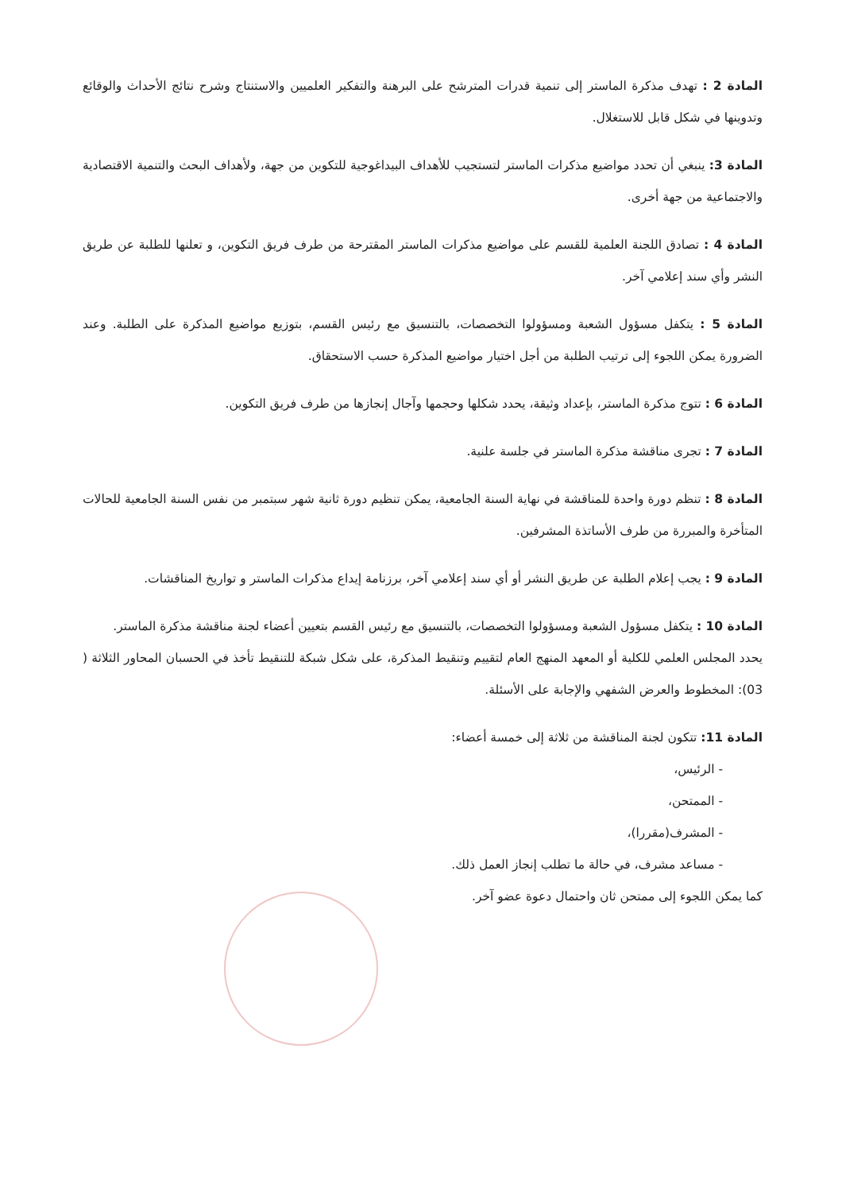المادة 2 : تهدف مذكرة الماستر إلى تنمية قدرات المترشح على البرهنة والتفكير العلميين والاستنتاج وشرح نتائج الأحداث والوقائع وتدوينها في شكل قابل للاستغلال.
المادة 3: ينبغي أن تحدد مواضيع مذكرات الماستر لتستجيب للأهداف البيداغوجية للتكوين من جهة، ولأهداف البحث والتنمية الاقتصادية والاجتماعية من جهة أخرى.
المادة 4 : تصادق اللجنة العلمية للقسم على مواضيع مذكرات الماستر المقترحة من طرف فريق التكوين، و تعلنها للطلبة عن طريق النشر وأي سند إعلامي آخر.
المادة 5 : يتكفل مسؤول الشعبة ومسؤولوا التخصصات، بالتنسيق مع رئيس القسم، بتوزيع مواضيع المذكرة على الطلبة. وعند الضرورة يمكن اللجوء إلى ترتيب الطلبة من أجل اختيار مواضيع المذكرة حسب الاستحقاق.
المادة 6 : تتوج مذكرة الماستر، بإعداد وثيقة، يحدد شكلها وحجمها وآجال إنجازها من طرف فريق التكوين.
المادة 7 : تجرى مناقشة مذكرة الماستر في جلسة علنية.
المادة 8 : تنظم دورة واحدة للمناقشة في نهاية السنة الجامعية، يمكن تنظيم دورة ثانية شهر سبتمبر من نفس السنة الجامعية للحالات المتأخرة والمبررة من طرف الأساتذة المشرفين.
المادة 9 : يجب إعلام الطلبة عن طريق النشر أو أي سند إعلامي آخر، برزنامة إيداع مذكرات الماستر و تواريخ المناقشات.
المادة 10 : يتكفل مسؤول الشعبة ومسؤولوا التخصصات، بالتنسيق مع رئيس القسم بتعيين أعضاء لجنة مناقشة مذكرة الماستر.
يحدد المجلس العلمي للكلية أو المعهد المنهج العام لتقييم وتنقيط المذكرة، على شكل شبكة للتنقيط تأخذ في الحسبان المحاور الثلاثة ( 03): المخطوط والعرض الشفهي والإجابة على الأسئلة.
المادة 11: تتكون لجنة المناقشة من ثلاثة إلى خمسة أعضاء:
- الرئيس،
- الممتحن،
- المشرف(مقررا)،
- مساعد مشرف، في حالة ما تطلب إنجاز العمل ذلك.
كما يمكن اللجوء إلى ممتحن ثان واحتمال دعوة عضو آخر.